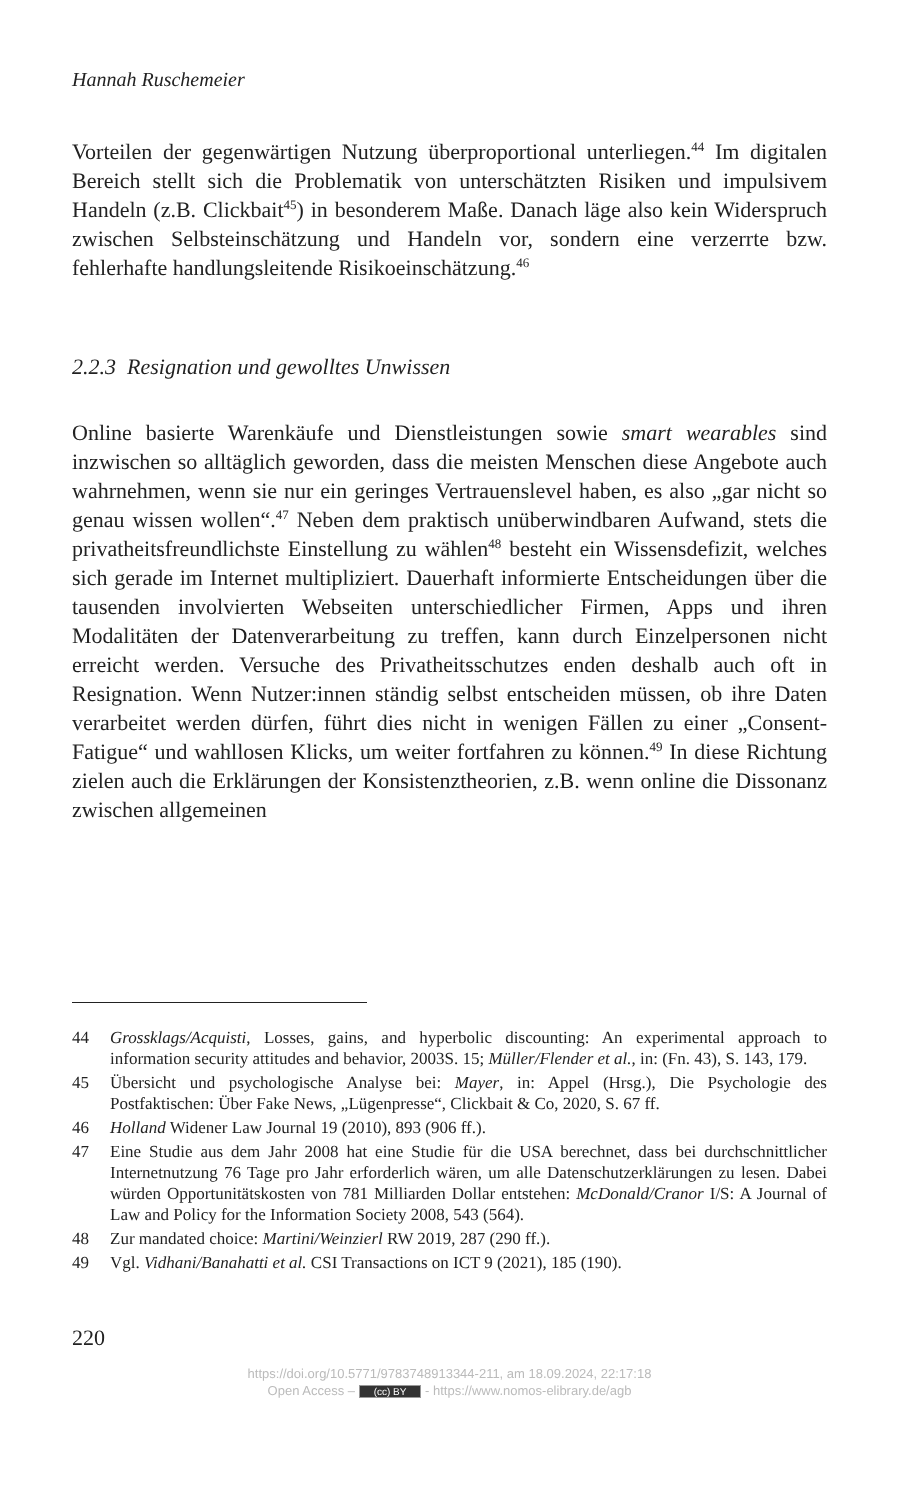Hannah Ruschemeier
Vorteilen der gegenwärtigen Nutzung überproportional unterliegen.<sup>44</sup> Im digitalen Bereich stellt sich die Problematik von unterschätzten Risiken und impulsivem Handeln (z.B. Clickbait<sup>45</sup>) in besonderem Maße. Danach läge also kein Widerspruch zwischen Selbsteinschätzung und Handeln vor, sondern eine verzerrte bzw. fehlerhafte handlungsleitende Risikoeinschätzung.<sup>46</sup>
2.2.3 Resignation und gewolltes Unwissen
Online basierte Warenkäufe und Dienstleistungen sowie smart wearables sind inzwischen so alltäglich geworden, dass die meisten Menschen diese Angebote auch wahrnehmen, wenn sie nur ein geringes Vertrauenslevel haben, es also „gar nicht so genau wissen wollen“.<sup>47</sup> Neben dem praktisch unüberwindbaren Aufwand, stets die privatheitsfreundlichste Einstellung zu wählen<sup>48</sup> besteht ein Wissensdefizit, welches sich gerade im Internet multipliziert. Dauerhaft informierte Entscheidungen über die tausenden involvierten Webseiten unterschiedlicher Firmen, Apps und ihren Modalitäten der Datenverarbeitung zu treffen, kann durch Einzelpersonen nicht erreicht werden. Versuche des Privatheitsschutzes enden deshalb auch oft in Resignation. Wenn Nutzer:innen ständig selbst entscheiden müssen, ob ihre Daten verarbeitet werden dürfen, führt dies nicht in wenigen Fällen zu einer „Consent-Fatigue“ und wahllosen Klicks, um weiter fortfahren zu können.<sup>49</sup> In diese Richtung zielen auch die Erklärungen der Konsistenztheorien, z.B. wenn online die Dissonanz zwischen allgemeinen
44 Grossklags/Acquisti, Losses, gains, and hyperbolic discounting: An experimental approach to information security attitudes and behavior, 2003S. 15; Müller/Flender et al., in: (Fn. 43), S. 143, 179.
45 Übersicht und psychologische Analyse bei: Mayer, in: Appel (Hrsg.), Die Psychologie des Postfaktischen: Über Fake News, „Lügenpresse“, Clickbait & Co, 2020, S. 67 ff.
46 Holland Widener Law Journal 19 (2010), 893 (906 ff.).
47 Eine Studie aus dem Jahr 2008 hat eine Studie für die USA berechnet, dass bei durchschnittlicher Internetnutzung 76 Tage pro Jahr erforderlich wären, um alle Datenschutzerklärungen zu lesen. Dabei würden Opportunitätskosten von 781 Milliarden Dollar entstehen: McDonald/Cranor I/S: A Journal of Law and Policy for the Information Society 2008, 543 (564).
48 Zur mandated choice: Martini/Weinzierl RW 2019, 287 (290 ff.).
49 Vgl. Vidhani/Banahatti et al. CSI Transactions on ICT 9 (2021), 185 (190).
220
https://doi.org/10.5771/9783748913344-211, am 18.09.2024, 22:17:18
Open Access – (cc) BY - https://www.nomos-elibrary.de/agb